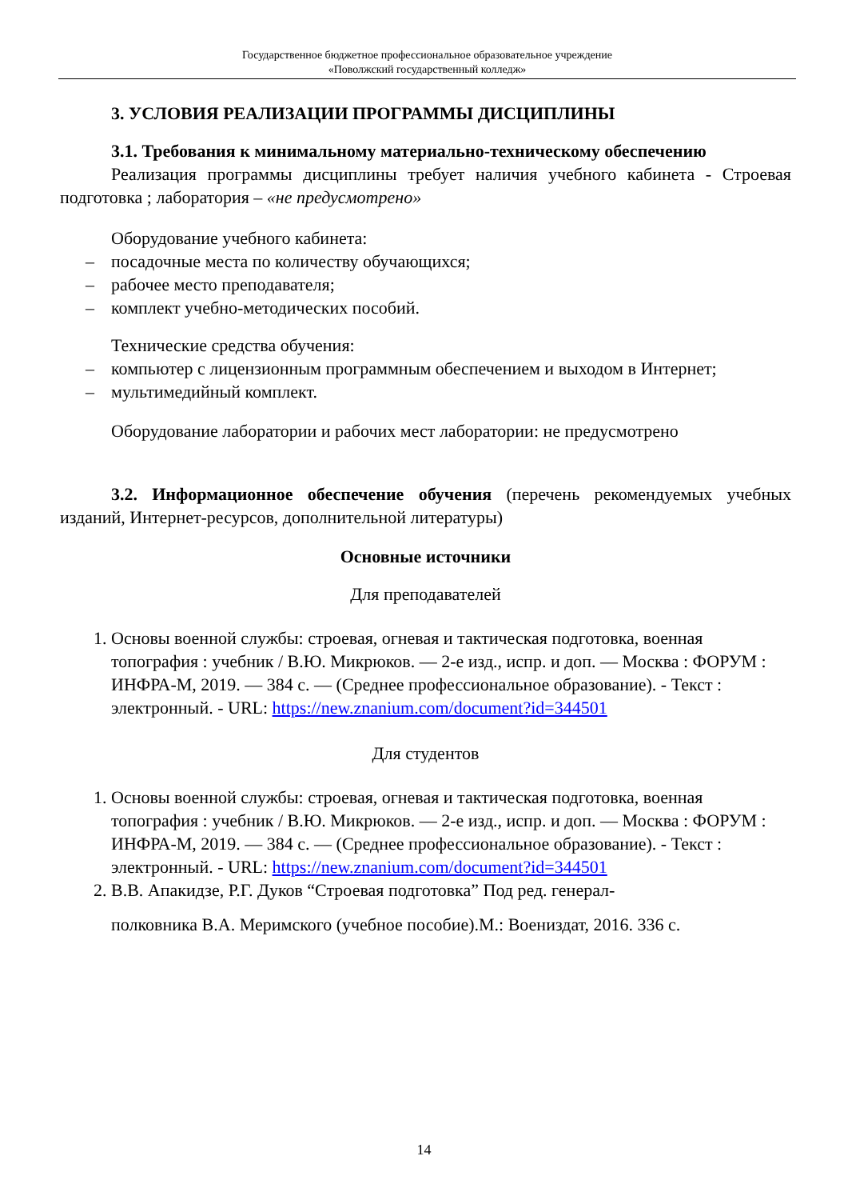Государственное бюджетное профессиональное образовательное учреждение
«Поволжский государственный колледж»
3. УСЛОВИЯ РЕАЛИЗАЦИИ ПРОГРАММЫ ДИСЦИПЛИНЫ
3.1. Требования к минимальному материально-техническому обеспечению
Реализация программы дисциплины требует наличия учебного кабинета - Строевая подготовка ; лаборатория – «не предусмотрено»
Оборудование учебного кабинета:
– посадочные места по количеству обучающихся;
– рабочее место преподавателя;
– комплект учебно-методических пособий.
Технические средства обучения:
– компьютер с лицензионным программным обеспечением и выходом в Интернет;
– мультимедийный комплект.
Оборудование лаборатории и рабочих мест лаборатории: не предусмотрено
3.2. Информационное обеспечение обучения (перечень рекомендуемых учебных изданий, Интернет-ресурсов, дополнительной литературы)
Основные источники
Для преподавателей
1. Основы военной службы: строевая, огневая и тактическая подготовка, военная топография : учебник / В.Ю. Микрюков. — 2-е изд., испр. и доп. — Москва : ФОРУМ : ИНФРА-М, 2019. — 384 с. — (Среднее профессиональное образование). - Текст : электронный. - URL: https://new.znanium.com/document?id=344501
Для студентов
1. Основы военной службы: строевая, огневая и тактическая подготовка, военная топография : учебник / В.Ю. Микрюков. — 2-е изд., испр. и доп. — Москва : ФОРУМ : ИНФРА-М, 2019. — 384 с. — (Среднее профессиональное образование). - Текст : электронный. - URL: https://new.znanium.com/document?id=344501
2. В.В. Апакидзе, Р.Г. Дуков “Строевая подготовка” Под ред. генерал-
полковника В.А. Меримского (учебное пособие).М.: Воениздат, 2016. 336 с.
14